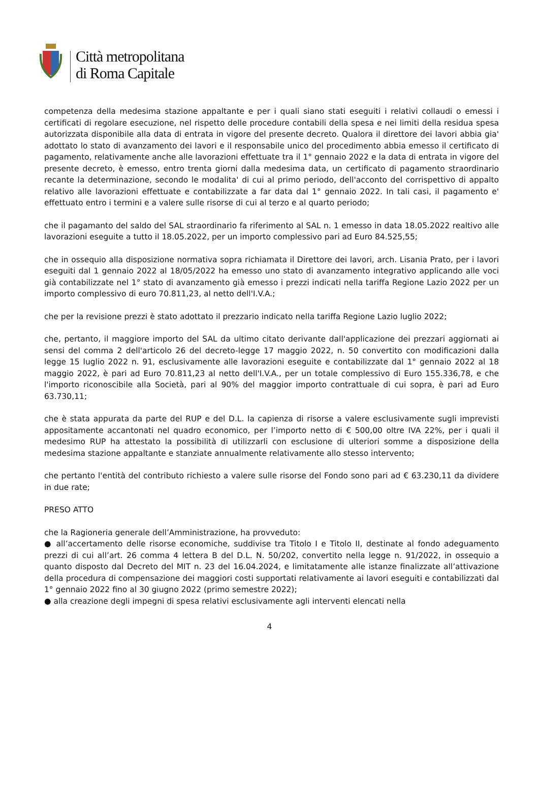Città metropolitana
di Roma Capitale
competenza della medesima stazione appaltante e per i quali siano stati eseguiti i relativi collaudi o emessi i certificati di regolare esecuzione, nel rispetto delle procedure contabili della spesa e nei limiti della residua spesa autorizzata disponibile alla data di entrata in vigore del presente decreto. Qualora il direttore dei lavori abbia gia' adottato lo stato di avanzamento dei lavori e il responsabile unico del procedimento abbia emesso il certificato di pagamento, relativamente anche alle lavorazioni effettuate tra il 1° gennaio 2022 e la data di entrata in vigore del presente decreto, è emesso, entro trenta giorni dalla medesima data, un certificato di pagamento straordinario recante la determinazione, secondo le modalita' di cui al primo periodo, dell'acconto del corrispettivo di appalto relativo alle lavorazioni effettuate e contabilizzate a far data dal 1° gennaio 2022. In tali casi, il pagamento e' effettuato entro i termini e a valere sulle risorse di cui al terzo e al quarto periodo;
che il pagamanto del saldo del SAL straordinario fa riferimento al SAL n. 1 emesso in data 18.05.2022 realtivo alle lavorazioni eseguite a tutto il 18.05.2022, per un importo complessivo pari ad Euro 84.525,55;
che in ossequio alla disposizione normativa sopra richiamata il Direttore dei lavori, arch. Lisania Prato, per i lavori eseguiti dal 1 gennaio 2022 al 18/05/2022 ha emesso uno stato di avanzamento integrativo applicando alle voci già contabilizzate nel 1° stato di avanzamento già emesso i prezzi indicati nella tariffa Regione Lazio 2022 per un importo complessivo di euro 70.811,23, al netto dell'I.V.A.;
che per la revisione prezzi è stato adottato il prezzario indicato nella tariffa Regione Lazio luglio 2022;
che, pertanto, il maggiore importo del SAL da ultimo citato derivante dall'applicazione dei prezzari aggiornati ai sensi del comma 2 dell'articolo 26 del decreto-legge 17 maggio 2022, n. 50 convertito con modificazioni dalla legge 15 luglio 2022 n. 91, esclusivamente alle lavorazioni eseguite e contabilizzate dal 1° gennaio 2022 al 18 maggio 2022, è pari ad Euro 70.811,23 al netto dell'I.V.A., per un totale complessivo di Euro 155.336,78, e che l'importo riconoscibile alla Società, pari al 90% del maggior importo contrattuale di cui sopra, è pari ad Euro 63.730,11;
che è stata appurata da parte del RUP e del D.L. la capienza di risorse a valere esclusivamente sugli imprevisti appositamente accantonati nel quadro economico, per l’importo netto di € 500,00 oltre IVA 22%, per i quali il medesimo RUP ha attestato la possibilità di utilizzarli con esclusione di ulteriori somme a disposizione della medesima stazione appaltante e stanziate annualmente relativamente allo stesso intervento;
che pertanto l'entità del contributo richiesto a valere sulle risorse del Fondo sono pari ad € 63.230,11 da dividere in due rate;
PRESO ATTO
che la Ragioneria generale dell’Amministrazione, ha provveduto:
● all’accertamento delle risorse economiche, suddivise tra Titolo I e Titolo II, destinate al fondo adeguamento prezzi di cui all’art. 26 comma 4 lettera B del D.L. N. 50/202, convertito nella legge n. 91/2022, in ossequio a quanto disposto dal Decreto del MIT n. 23 del 16.04.2024, e limitatamente alle istanze finalizzate all’attivazione della procedura di compensazione dei maggiori costi supportati relativamente ai lavori eseguiti e contabilizzati dal 1° gennaio 2022 fino al 30 giugno 2022 (primo semestre 2022);
● alla creazione degli impegni di spesa relativi esclusivamente agli interventi elencati nella
4